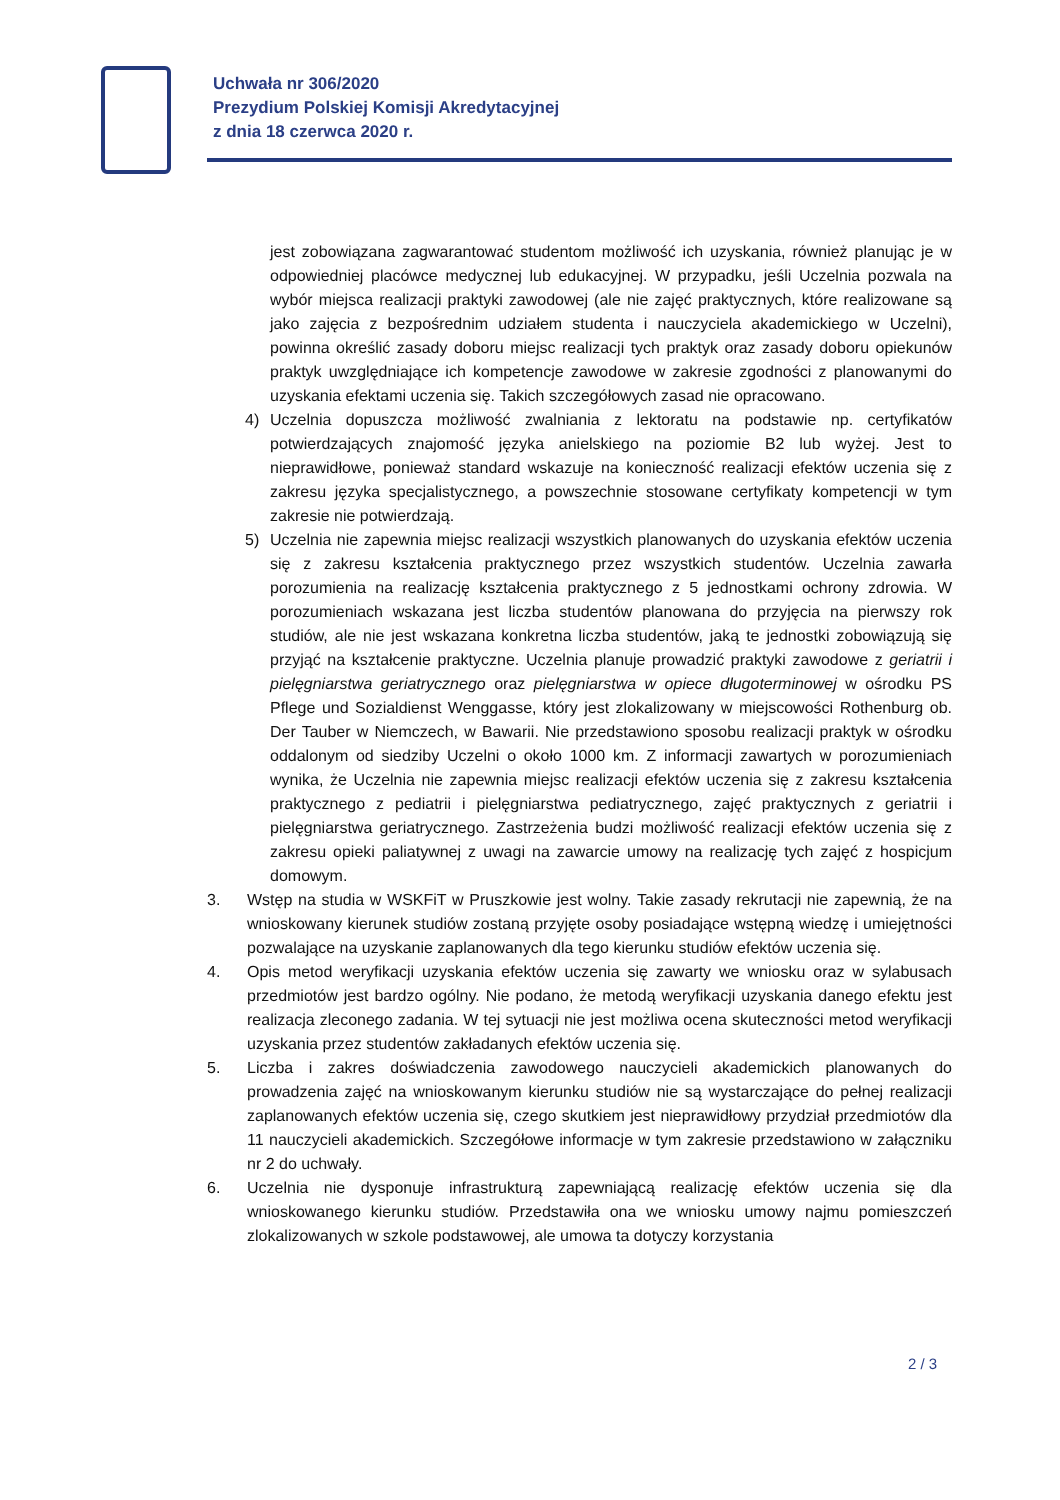Uchwała nr 306/2020
Prezydium Polskiej Komisji Akredytacyjnej
z dnia 18 czerwca 2020 r.
jest zobowiązana zagwarantować studentom możliwość ich uzyskania, również planując je w odpowiedniej placówce medycznej lub edukacyjnej. W przypadku, jeśli Uczelnia pozwala na wybór miejsca realizacji praktyki zawodowej (ale nie zajęć praktycznych, które realizowane są jako zajęcia z bezpośrednim udziałem studenta i nauczyciela akademickiego w Uczelni), powinna określić zasady doboru miejsc realizacji tych praktyk oraz zasady doboru opiekunów praktyk uwzględniające ich kompetencje zawodowe w zakresie zgodności z planowanymi do uzyskania efektami uczenia się. Takich szczegółowych zasad nie opracowano.
4) Uczelnia dopuszcza możliwość zwalniania z lektoratu na podstawie np. certyfikatów potwierdzających znajomość języka anielskiego na poziomie B2 lub wyżej. Jest to nieprawidłowe, ponieważ standard wskazuje na konieczność realizacji efektów uczenia się z zakresu języka specjalistycznego, a powszechnie stosowane certyfikaty kompetencji w tym zakresie nie potwierdzają.
5) Uczelnia nie zapewnia miejsc realizacji wszystkich planowanych do uzyskania efektów uczenia się z zakresu kształcenia praktycznego przez wszystkich studentów. Uczelnia zawarła porozumienia na realizację kształcenia praktycznego z 5 jednostkami ochrony zdrowia. W porozumieniach wskazana jest liczba studentów planowana do przyjęcia na pierwszy rok studiów, ale nie jest wskazana konkretna liczba studentów, jaką te jednostki zobowiązują się przyjąć na kształcenie praktyczne. Uczelnia planuje prowadzić praktyki zawodowe z geriatrii i pielęgniarstwa geriatrycznego oraz pielęgniarstwa w opiece długoterminowej w ośrodku PS Pflege und Sozialdienst Wenggasse, który jest zlokalizowany w miejscowości Rothenburg ob. Der Tauber w Niemczech, w Bawarii. Nie przedstawiono sposobu realizacji praktyk w ośrodku oddalonym od siedziby Uczelni o około 1000 km. Z informacji zawartych w porozumieniach wynika, że Uczelnia nie zapewnia miejsc realizacji efektów uczenia się z zakresu kształcenia praktycznego z pediatrii i pielęgniarstwa pediatrycznego, zajęć praktycznych z geriatrii i pielęgniarstwa geriatrycznego. Zastrzeżenia budzi możliwość realizacji efektów uczenia się z zakresu opieki paliatywnej z uwagi na zawarcie umowy na realizację tych zajęć z hospicjum domowym.
3. Wstęp na studia w WSKFiT w Pruszkowie jest wolny. Takie zasady rekrutacji nie zapewnią, że na wnioskowany kierunek studiów zostaną przyjęte osoby posiadające wstępną wiedzę i umiejętności pozwalające na uzyskanie zaplanowanych dla tego kierunku studiów efektów uczenia się.
4. Opis metod weryfikacji uzyskania efektów uczenia się zawarty we wniosku oraz w sylabusach przedmiotów jest bardzo ogólny. Nie podano, że metodą weryfikacji uzyskania danego efektu jest realizacja zleconego zadania. W tej sytuacji nie jest możliwa ocena skuteczności metod weryfikacji uzyskania przez studentów zakładanych efektów uczenia się.
5. Liczba i zakres doświadczenia zawodowego nauczycieli akademickich planowanych do prowadzenia zajęć na wnioskowanym kierunku studiów nie są wystarczające do pełnej realizacji zaplanowanych efektów uczenia się, czego skutkiem jest nieprawidłowy przydział przedmiotów dla 11 nauczycieli akademickich. Szczegółowe informacje w tym zakresie przedstawiono w załączniku nr 2 do uchwały.
6. Uczelnia nie dysponuje infrastrukturą zapewniającą realizację efektów uczenia się dla wnioskowanego kierunku studiów. Przedstawiła ona we wniosku umowy najmu pomieszczeń zlokalizowanych w szkole podstawowej, ale umowa ta dotyczy korzystania
2 / 3